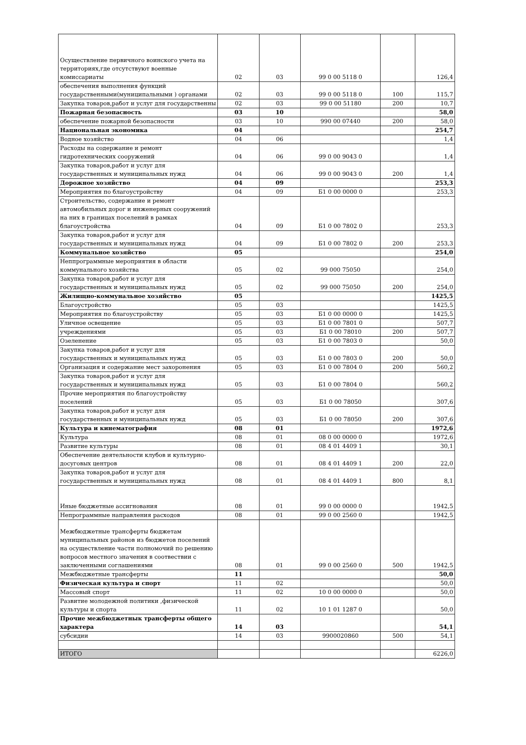| Осуществление первичного воинского учета на территориях,где отсутствуют военные комиссариаты | 02 | 03 | 99 0 00 5118 0 | | 126,4 |
| обеспечения выполнения функций государственными(муниципальными ) органами | 02 | 03 | 99 0 00 5118 0 | 100 | 115,7 |
| Закупка товаров,работ и услуг для государственны | 02 | 03 | 99 0 00 51180 | 200 | 10,7 |
| Пожарная безопасность | 03 | 10 | | | 58,0 |
| обеспечение пожарной безопасности | 03 | 10 | 990 00 07440 | 200 | 58,0 |
| Национальная экономика | 04 | | | | 254,7 |
| Водное хозяйство | 04 | 06 | | | 1,4 |
| Расходы на содержание и ремонт гидротехнических сооружений | 04 | 06 | 99 0 00 9043 0 | | 1,4 |
| Закупка товаров,работ и услуг для государственных и муниципальных нужд | 04 | 06 | 99 0 00 9043 0 | 200 | 1,4 |
| Дорожное хозяйство | 04 | 09 | | | 253,3 |
| Мероприятия по благоустройству | 04 | 09 | Б1 0 00 0000 0 | | 253,3 |
| Строительство, содержание и ремонт автомобильных дорог и инженерных сооружений на них в границах поселений в рамках благоустройства | 04 | 09 | Б1 0 00 7802 0 | | 253,3 |
| Закупка товаров,работ и услуг для государственных и муниципальных нужд | 04 | 09 | Б1 0 00 7802 0 | 200 | 253,3 |
| Коммунальное хозяйство | 05 | | | | 254,0 |
| Неппрограммные мероприятия в области коммунального хозяйства | 05 | 02 | 99 000 75050 | | 254,0 |
| Закупка товаров,работ и услуг для государственных и муниципальных нужд | 05 | 02 | 99 000 75050 | 200 | 254,0 |
| Жилищно-коммунальное хозяйство | 05 | | | | 1425,5 |
| Благоустройство | 05 | 03 | | | 1425,5 |
| Мероприятия по благоустройству | 05 | 03 | Б1 0 00 0000 0 | | 1425,5 |
| Уличное освещение | 05 | 03 | Б1 0 00 7801 0 | | 507,7 |
| учреждениями | 05 | 03 | Б1 0 00 78010 | 200 | 507,7 |
| Озеленение | 05 | 03 | Б1 0 00 7803 0 | | 50,0 |
| Закупка товаров,работ и услуг для государственных и муниципальных нужд | 05 | 03 | Б1 0 00 7803 0 | 200 | 50,0 |
| Организация и содержание мест захоронения | 05 | 03 | Б1 0 00 7804 0 | 200 | 560,2 |
| Закупка товаров,работ и услуг для государственных и муниципальных нужд | 05 | 03 | Б1 0 00 7804 0 | | 560,2 |
| Прочие мероприятия по благоустройству поселений | 05 | 03 | Б1 0 00 78050 | | 307,6 |
| Закупка товаров,работ и услуг для государственных и муниципальных нужд | 05 | 03 | Б1 0 00 78050 | 200 | 307,6 |
| Культура и кинематография | 08 | 01 | | | 1972,6 |
| Культура | 08 | 01 | 08 0 00 0000 0 | | 1972,6 |
| Развитие культуры | 08 | 01 | 08 4 01 4409 1 | | 30,1 |
| Обеспечение деятельности клубов и культурно-досуговых центров | 08 | 01 | 08 4 01 4409 1 | 200 | 22,0 |
| Закупка товаров,работ и услуг для государственных и муниципальных нужд | 08 | 01 | 08 4 01 4409 1 | 800 | 8,1 |
| Иные бюджетные ассигнования | 08 | 01 | 99 0 00 0000 0 | | 1942,5 |
| Непрограммные направления расходов | 08 | 01 | 99 0 00 2560 0 | | 1942,5 |
| Межбюджетные трансферты бюджетам муниципальных районов из бюджетов поселений на осуществление части полномочий по решению вопросов местного значения в соотвествии с заключенными соглашениями | 08 | 01 | 99 0 00 2560 0 | 500 | 1942,5 |
| Межбюджетные трансферты | 11 | | | | 50,0 |
| Физическая культура и спорт | 11 | 02 | | | 50,0 |
| Массовый спорт | 11 | 02 | 10 0 00 0000 0 | | 50,0 |
| Развитие молодежной политики ,физической культуры и спорта | 11 | 02 | 10 1 01 1287 0 | | 50,0 |
| Прочие межбюджетнык трансферты общего характера | 14 | 03 | | | 54,1 |
| субсидии | 14 | 03 | 9900020860 | 500 | 54,1 |
| ИТОГО | | | | | 6226,0 |